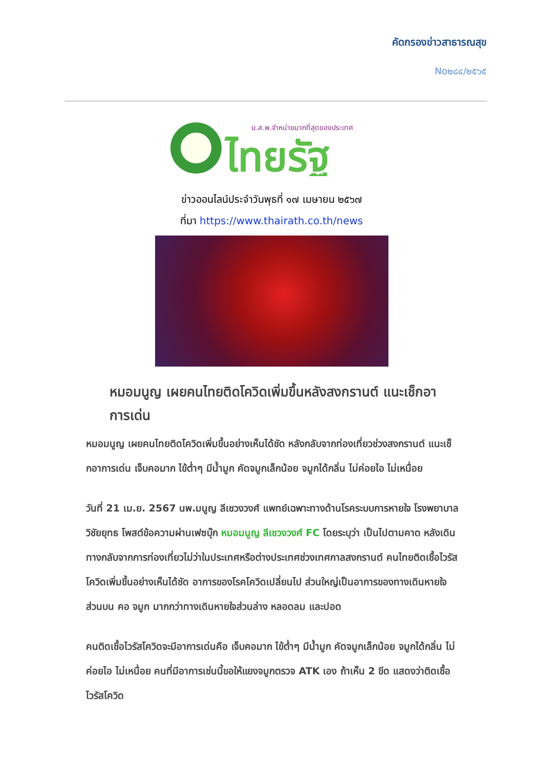คัดกรองข่าวสาธารณสุข
No๒๘๔/๒๕๖๕
น.ส.พ.จำหน่ายมากที่สุดของประเทศ
ไทยรัฐ
ข่าวออนไลน์ประจำวันพุธที่ ๑๗ เมษายน ๒๕๖๗
ที่มา https://www.thairath.co.th/news
หมอมนูญ เผยคนไทยติดโควิดเพิ่มขึ้นหลังสงกรานต์ แนะเช็กอาการเด่น
หมอมนูญ เผยคนไทยติดโควิดเพิ่มขึ้นอย่างเห็นได้ชัด หลังกลับจากท่องเที่ยวช่วงสงกรานต์ แนะเช็กอาการเด่น เจ็บคอมาก ไข้ต่ำๆ มีน้ำมูก คัดจมูกเล็กน้อย จมูกได้กลิ่น ไม่ค่อยไอ ไม่เหนื่อย
วันที่ 21 เม.ย. 2567 นพ.มนูญ ลีเชวงวงศ์ แพทย์เฉพาะทางด้านโรคระบบการหายใจ โรงพยาบาลวิชัยยุทธ โพสต์ข้อความผ่านเฟซบุ๊ก หมอมนูญ ลีเชวงวงศ์ FC โดยระบุว่า เป็นไปตามคาด หลังเดินทางกลับจากการท่องเที่ยวไม่ว่าในประเทศหรือต่างประเทศช่วงเทศกาลสงกรานต์ คนไทยติดเชื้อไวรัสโควิดเพิ่มขึ้นอย่างเห็นได้ชัด อาการของโรคโควิดเปลี่ยนไป ส่วนใหญ่เป็นอาการของทางเดินหายใจส่วนบน คอ จมูก มากกว่าทางเดินหายใจส่วนล่าง หลอดลม และปอด
คนติดเชื้อไวรัสโควิดจะมีอาการเด่นคือ เจ็บคอมาก ไข้ต่ำๆ มีน้ำมูก คัดจมูกเล็กน้อย จมูกได้กลิ่น ไม่ค่อยไอ ไม่เหนื่อย คนที่มีอาการเช่นนี้ขอให้แยงจมูกตรวจ ATK เอง ถ้าเห็น 2 ขีด แสดงว่าติดเชื้อไวรัสโควิด